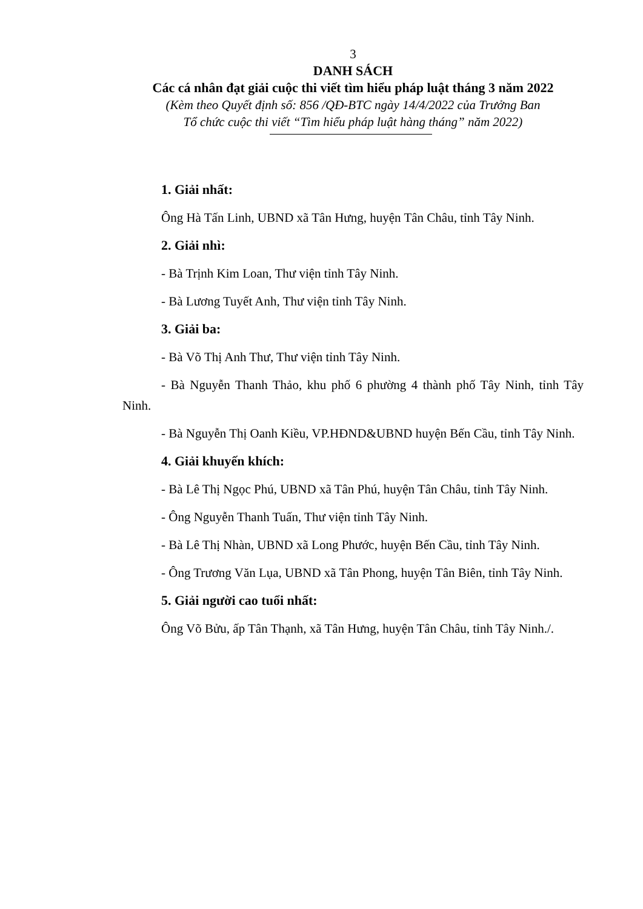3
DANH SÁCH
Các cá nhân đạt giải cuộc thi viết tìm hiểu pháp luật tháng 3 năm 2022
(Kèm theo Quyết định số: 856 /QĐ-BTC ngày 14/4/2022 của Trưởng Ban
Tổ chức cuộc thi viết “Tìm hiểu pháp luật hàng tháng” năm 2022)
1. Giải nhất:
Ông Hà Tấn Linh, UBND xã Tân Hưng, huyện Tân Châu, tỉnh Tây Ninh.
2. Giải nhì:
- Bà Trịnh Kim Loan, Thư viện tỉnh Tây Ninh.
- Bà Lương Tuyết Anh, Thư viện tỉnh Tây Ninh.
3. Giải ba:
- Bà Võ Thị Anh Thư, Thư viện tỉnh Tây Ninh.
- Bà Nguyễn Thanh Thảo, khu phố 6 phường 4 thành phố Tây Ninh, tỉnh Tây Ninh.
- Bà Nguyễn Thị Oanh Kiều, VP.HĐND&UBND huyện Bến Cầu, tỉnh Tây Ninh.
4. Giải khuyến khích:
- Bà Lê Thị Ngọc Phú, UBND xã Tân Phú, huyện Tân Châu, tỉnh Tây Ninh.
- Ông Nguyễn Thanh Tuấn, Thư viện tỉnh Tây Ninh.
- Bà Lê Thị Nhàn, UBND xã Long Phước, huyện Bến Cầu, tỉnh Tây Ninh.
- Ông Trương Văn Lụa, UBND xã Tân Phong, huyện Tân Biên, tỉnh Tây Ninh.
5. Giải người cao tuổi nhất:
Ông Võ Bửu, ấp Tân Thạnh, xã Tân Hưng, huyện Tân Châu, tỉnh Tây Ninh./.